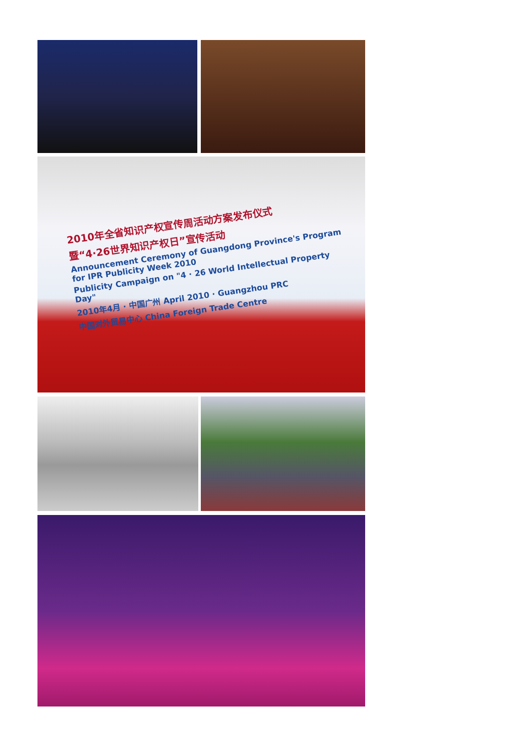2010年全省知识产权宣传周活动方案发布仪式
暨“4·26世界知识产权日”宣传活动
Announcement Ceremony of Guangdong Province's Program for IPR Publicity Week 2010
Publicity Campaign on "4 · 26 World Intellectual Property Day"
2010年4月 · 中国广州 April 2010 · Guangzhou PRC
中国对外贸易中心 China Foreign Trade Centre